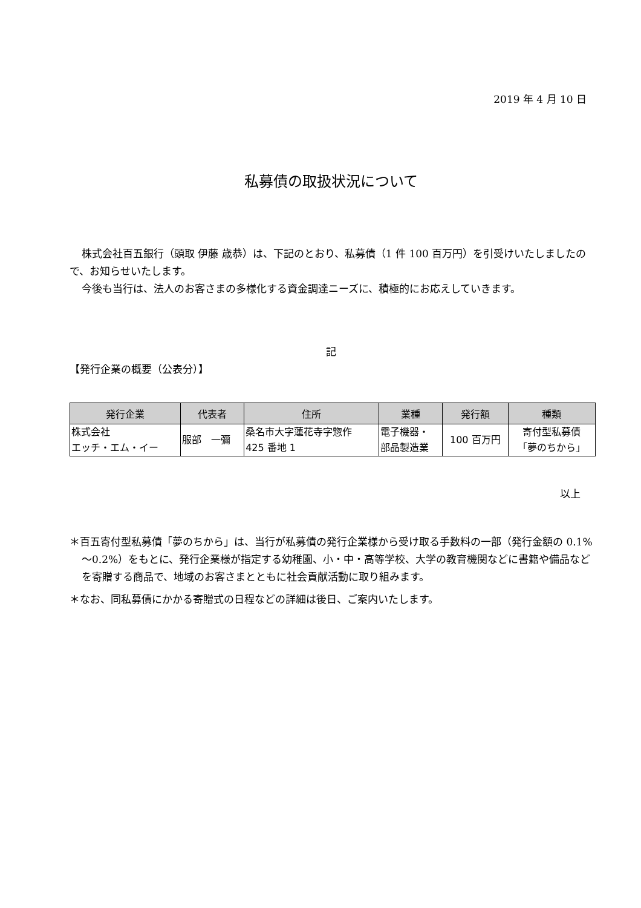2019 年 4 月 10 日
私募債の取扱状況について
株式会社百五銀行（頭取 伊藤 歳恭）は、下記のとおり、私募債（1 件 100 百万円）を引受けいたしましたので、お知らせいたします。
今後も当行は、法人のお客さまの多様化する資金調達ニーズに、積極的にお応えしていきます。
記
【発行企業の概要（公表分）】
| 発行企業 | 代表者 | 住所 | 業種 | 発行額 | 種類 |
| --- | --- | --- | --- | --- | --- |
| 株式会社 エッチ・エム・イー | 服部 一彌 | 桑名市大字蓮花寺字惣作 425 番地 1 | 電子機器・ 部品製造業 | 100 百万円 | 寄付型私募債 「夢のちから」 |
以上
＊百五寄付型私募債「夢のちから」は、当行が私募債の発行企業様から受け取る手数料の一部（発行金額の 0.1%～0.2%）をもとに、発行企業様が指定する幼稚園、小・中・高等学校、大学の教育機関などに書籍や備品などを寄贈する商品で、地域のお客さまとともに社会貢献活動に取り組みます。
＊なお、同私募債にかかる寄贈式の日程などの詳細は後日、ご案内いたします。